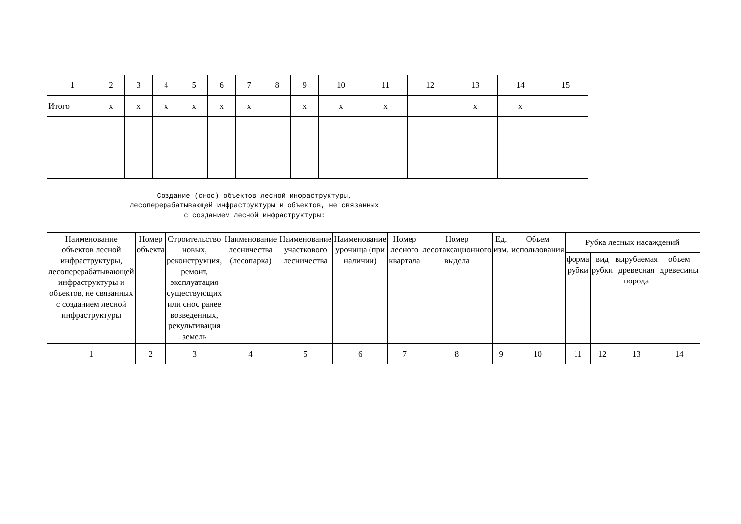| 1 | 2 | 3 | 4 | 5 | 6 | 7 | 8 | 9 | 10 | 11 | 12 | 13 | 14 | 15 |
| Итого | х | х | х | х | х | х | | х | х | х | | х | х | |
Создание (снос) объектов лесной инфраструктуры,
лесоперерабатывающей инфраструктуры и объектов, не связанных
с созданием лесной инфраструктуры:
| Наименование объектов лесной инфраструктуры, лесоперерабатывающей инфраструктуры и объектов, не связанных с созданием лесной инфраструктуры | Номер объекта | Строительство новых, реконструкция, ремонт, эксплуатация существующих или снос ранее возведенных, рекультивация земель | Наименование лесничества (лесопарка) | Наименование участкового лесничества | Наименование урочища (при наличии) | Номер лесного квартала | Номер лесотаксационного выдела | Ед. изм. | Объем использования | Рубка лесных насаждений | | | |
| --- | --- | --- | --- | --- | --- | --- | --- | --- | --- | --- | --- | --- | --- |
| | | | | | | | | | | форма рубки | вид рубки | вырубаемая древесная порода | объем древесины |
| 1 | 2 | 3 | 4 | 5 | 6 | 7 | 8 | 9 | 10 | 11 | 12 | 13 | 14 |